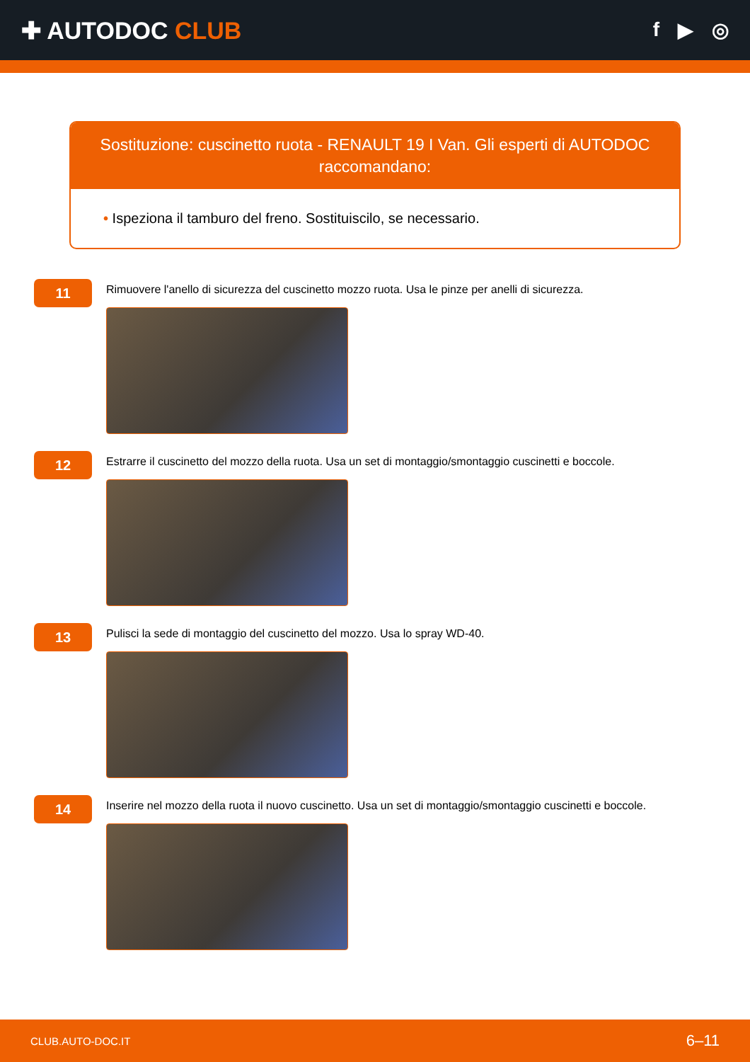✚ AUTODOC CLUB
f ▶ ◎
Sostituzione: cuscinetto ruota - RENAULT 19 I Van. Gli esperti di AUTODOC raccomandano:
• Ispeziona il tamburo del freno. Sostituiscilo, se necessario.
11
Rimuovere l'anello di sicurezza del cuscinetto mozzo ruota. Usa le pinze per anelli di sicurezza.
12
Estrarre il cuscinetto del mozzo della ruota. Usa un set di montaggio/smontaggio cuscinetti e boccole.
13
Pulisci la sede di montaggio del cuscinetto del mozzo. Usa lo spray WD-40.
14
Inserire nel mozzo della ruota il nuovo cuscinetto. Usa un set di montaggio/smontaggio cuscinetti e boccole.
CLUB.AUTO-DOC.IT 6–11